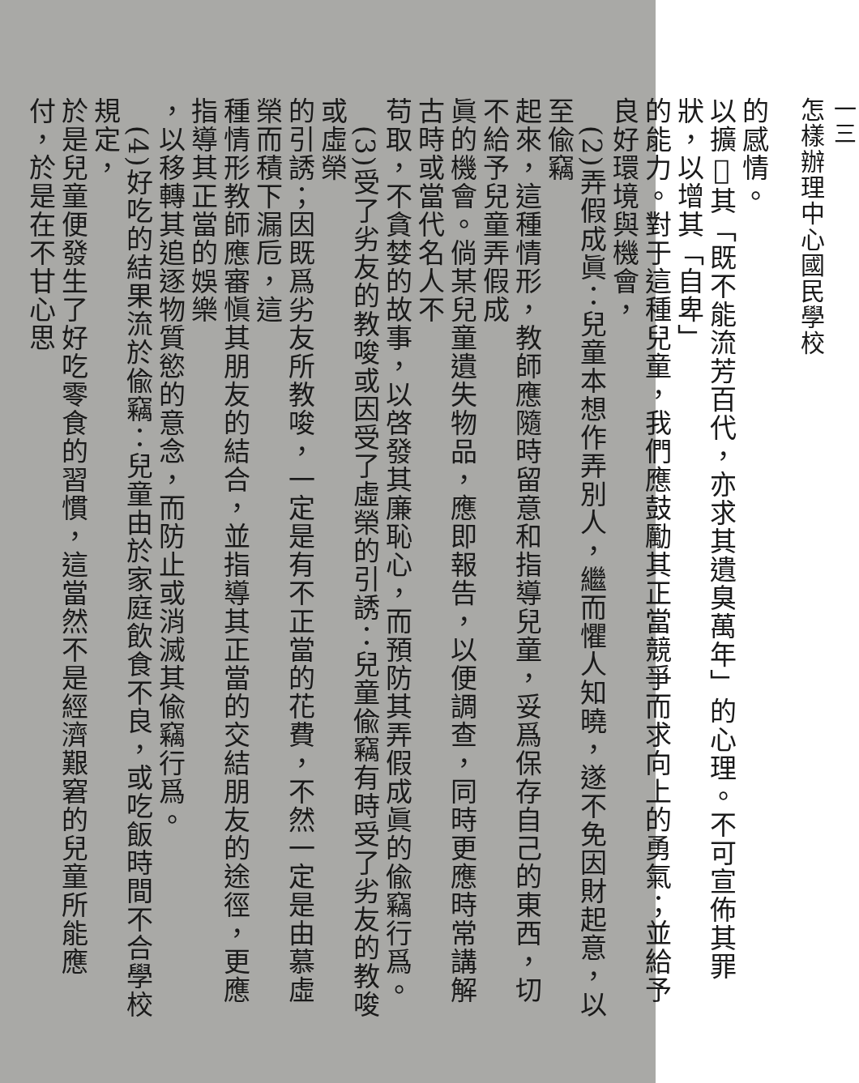一三
怎樣辦理中心國民學校
的感情。
以擴𢽾其「既不能流芳百代，亦求其遺臭萬年」的心理。不可宣佈其罪狀，以增其「自卑」
的能力。對于這種兒童，我們應鼓勵其正當競爭而求向上的勇氣；並給予良好環境與機會，
　(2)弄假成眞：兒童本想作弄別人，繼而懼人知曉，遂不免因財起意，以至偸竊
起來，這種情形，教師應隨時留意和指導兒童，妥爲保存自己的東西，切不給予兒童弄假成
眞的機會。倘某兒童遺失物品，應即報告，以便調查，同時更應時常講解古時或當代名人不
苟取，不貪婪的故事，以啓發其廉恥心，而預防其弄假成眞的偸竊行爲。
　(3)受了劣友的教唆或因受了虛榮的引誘：兒童偸竊有時受了劣友的教唆或虛榮
的引誘；因既爲劣友所教唆，一定是有不正當的花費，不然一定是由慕虛榮而積下漏卮，這
種情形教師應審愼其朋友的結合，並指導其正當的交結朋友的途徑，更應指導其正當的娛樂
，以移轉其追逐物質慾的意念，而防止或消滅其偸竊行爲。
　(4)好吃的結果流於偸竊：兒童由於家庭飲食不良，或吃飯時間不合學校規定，
於是兒童便發生了好吃零食的習慣，這當然不是經濟艱窘的兒童所能應付，於是在不甘心思